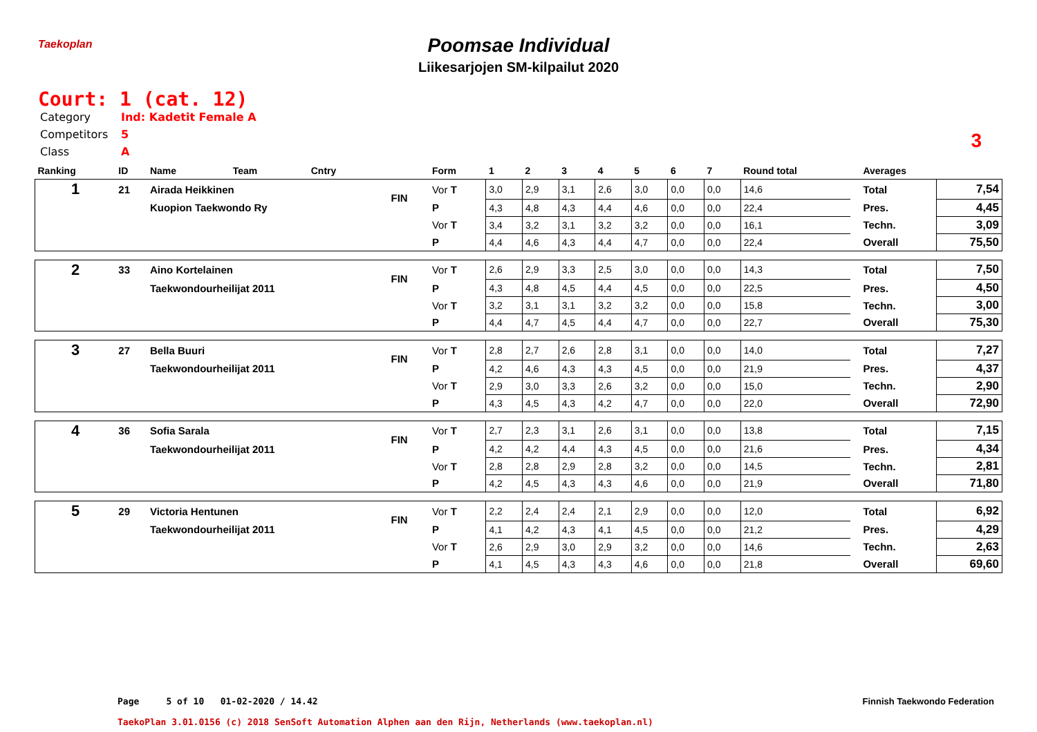Taekoplan
Poomsae Individual
Liikesarjojen SM-kilpailut 2020
Court: 1 (cat. 12)
Category Ind: Kadetit Female A
Competitors 5
Class A
3
| Ranking | ID | Name | Team | Cntry | | Form | 1 | 2 | 3 | 4 | 5 | 6 | 7 | Round total | | Averages | |
| --- | --- | --- | --- | --- | --- | --- | --- | --- | --- | --- | --- | --- | --- | --- | --- | --- | --- |
| 1 | 21 | Airada Heikkinen | | | FIN | Vor T | 3,0 | 2,9 | 3,1 | 2,6 | 3,0 | 0,0 | 0,0 | 14,6 | | Total | 7,54 |
| | | Kuopion Taekwondo Ry | | | | P | 4,3 | 4,8 | 4,3 | 4,4 | 4,6 | 0,0 | 0,0 | 22,4 | | Pres. | 4,45 |
| | | | | | | Vor T | 3,4 | 3,2 | 3,1 | 3,2 | 3,2 | 0,0 | 0,0 | 16,1 | | Techn. | 3,09 |
| | | | | | | P | 4,4 | 4,6 | 4,3 | 4,4 | 4,7 | 0,0 | 0,0 | 22,4 | | Overall | 75,50 |
| 2 | 33 | Aino Kortelainen | | | FIN | Vor T | 2,6 | 2,9 | 3,3 | 2,5 | 3,0 | 0,0 | 0,0 | 14,3 | | Total | 7,50 |
| | | Taekwondourheilijat 2011 | | | | P | 4,3 | 4,8 | 4,5 | 4,4 | 4,5 | 0,0 | 0,0 | 22,5 | | Pres. | 4,50 |
| | | | | | | Vor T | 3,2 | 3,1 | 3,1 | 3,2 | 3,2 | 0,0 | 0,0 | 15,8 | | Techn. | 3,00 |
| | | | | | | P | 4,4 | 4,7 | 4,5 | 4,4 | 4,7 | 0,0 | 0,0 | 22,7 | | Overall | 75,30 |
| 3 | 27 | Bella Buuri | | | FIN | Vor T | 2,8 | 2,7 | 2,6 | 2,8 | 3,1 | 0,0 | 0,0 | 14,0 | | Total | 7,27 |
| | | Taekwondourheilijat 2011 | | | | P | 4,2 | 4,6 | 4,3 | 4,3 | 4,5 | 0,0 | 0,0 | 21,9 | | Pres. | 4,37 |
| | | | | | | Vor T | 2,9 | 3,0 | 3,3 | 2,6 | 3,2 | 0,0 | 0,0 | 15,0 | | Techn. | 2,90 |
| | | | | | | P | 4,3 | 4,5 | 4,3 | 4,2 | 4,7 | 0,0 | 0,0 | 22,0 | | Overall | 72,90 |
| 4 | 36 | Sofia Sarala | | | FIN | Vor T | 2,7 | 2,3 | 3,1 | 2,6 | 3,1 | 0,0 | 0,0 | 13,8 | | Total | 7,15 |
| | | Taekwondourheilijat 2011 | | | | P | 4,2 | 4,2 | 4,4 | 4,3 | 4,5 | 0,0 | 0,0 | 21,6 | | Pres. | 4,34 |
| | | | | | | Vor T | 2,8 | 2,8 | 2,9 | 2,8 | 3,2 | 0,0 | 0,0 | 14,5 | | Techn. | 2,81 |
| | | | | | | P | 4,2 | 4,5 | 4,3 | 4,3 | 4,6 | 0,0 | 0,0 | 21,9 | | Overall | 71,80 |
| 5 | 29 | Victoria Hentunen | | | FIN | Vor T | 2,2 | 2,4 | 2,4 | 2,1 | 2,9 | 0,0 | 0,0 | 12,0 | | Total | 6,92 |
| | | Taekwondourheilijat 2011 | | | | P | 4,1 | 4,2 | 4,3 | 4,1 | 4,5 | 0,0 | 0,0 | 21,2 | | Pres. | 4,29 |
| | | | | | | Vor T | 2,6 | 2,9 | 3,0 | 2,9 | 3,2 | 0,0 | 0,0 | 14,6 | | Techn. | 2,63 |
| | | | | | | P | 4,1 | 4,5 | 4,3 | 4,3 | 4,6 | 0,0 | 0,0 | 21,8 | | Overall | 69,60 |
Page 5 of 10 01-02-2020 / 14.42
Finnish Taekwondo Federation
TaekoPlan 3.01.0156 (c) 2018 SenSoft Automation Alphen aan den Rijn, Netherlands (www.taekoplan.nl)